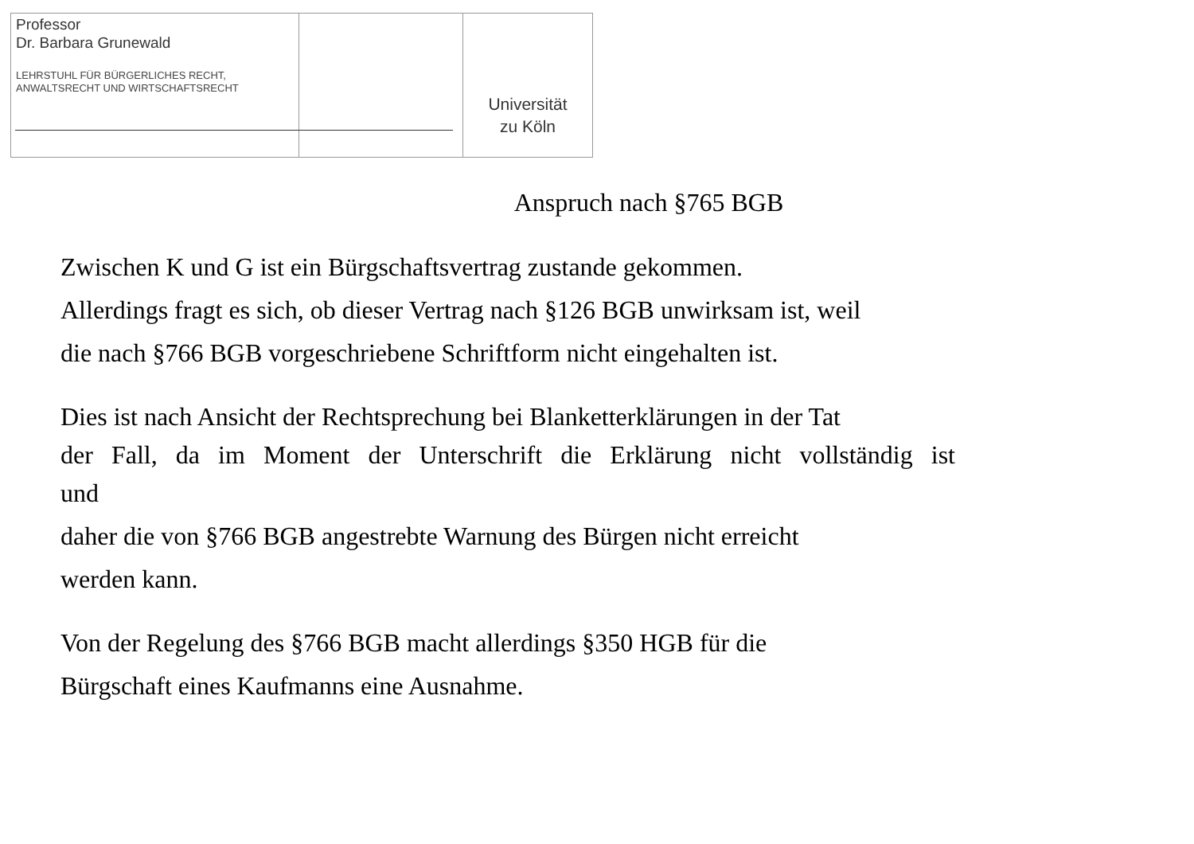Professor
Dr. Barbara Grunewald
LEHRSTUHL FÜR BÜRGERLICHES RECHT,
ANWALTSRECHT UND WIRTSCHAFTSRECHT
Universität
zu Köln
Anspruch nach §765 BGB
Zwischen K und G ist ein Bürgschaftsvertrag zustande gekommen.
Allerdings fragt es sich, ob dieser Vertrag nach §126 BGB unwirksam ist, weil
die nach §766 BGB vorgeschriebene Schriftform nicht eingehalten ist.
Dies ist nach Ansicht der Rechtsprechung bei Blanketterklärungen in der Tat
der Fall, da im Moment der Unterschrift die Erklärung nicht vollständig ist
und
daher die von §766 BGB angestrebte Warnung des Bürgen nicht erreicht
werden kann.
Von der Regelung des §766 BGB macht allerdings §350 HGB für die
Bürgschaft eines Kaufmanns eine Ausnahme.